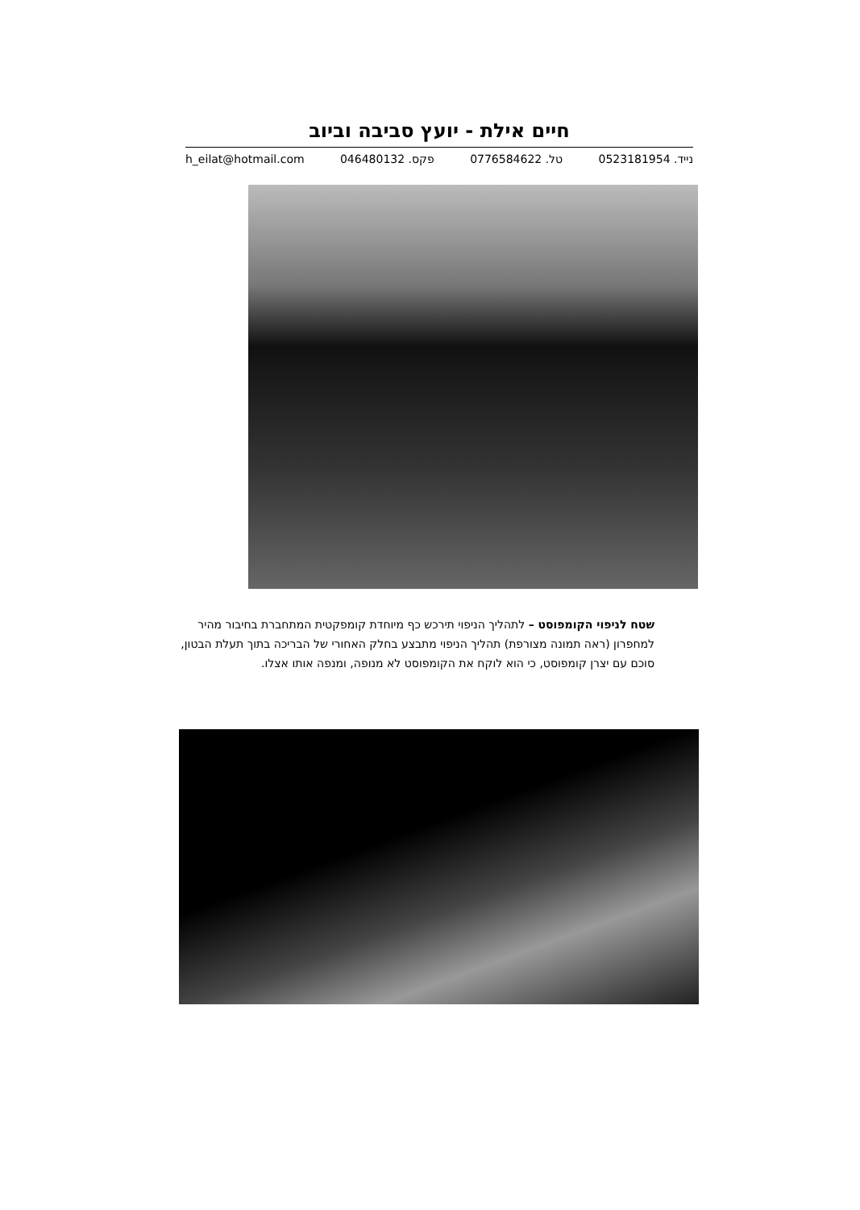חיים אילת - יועץ סביבה וביוב
h_eilat@hotmail.com פקס. 046480132 טל. 0776584622 נייד. 0523181954
שטח לניפוי הקומפוסט – לתהליך הניפוי תירכש כף מיוחדת קומפקטית המתחברת בחיבור מהיר למחפרון (ראה תמונה מצורפת) תהליך הניפוי מתבצע בחלק האחורי של הבריכה בתוך תעלת הבטון, סוכם עם יצרן קומפוסט, כי הוא לוקח את הקומפוסט לא מנופה, ומנפה אותו אצלו.